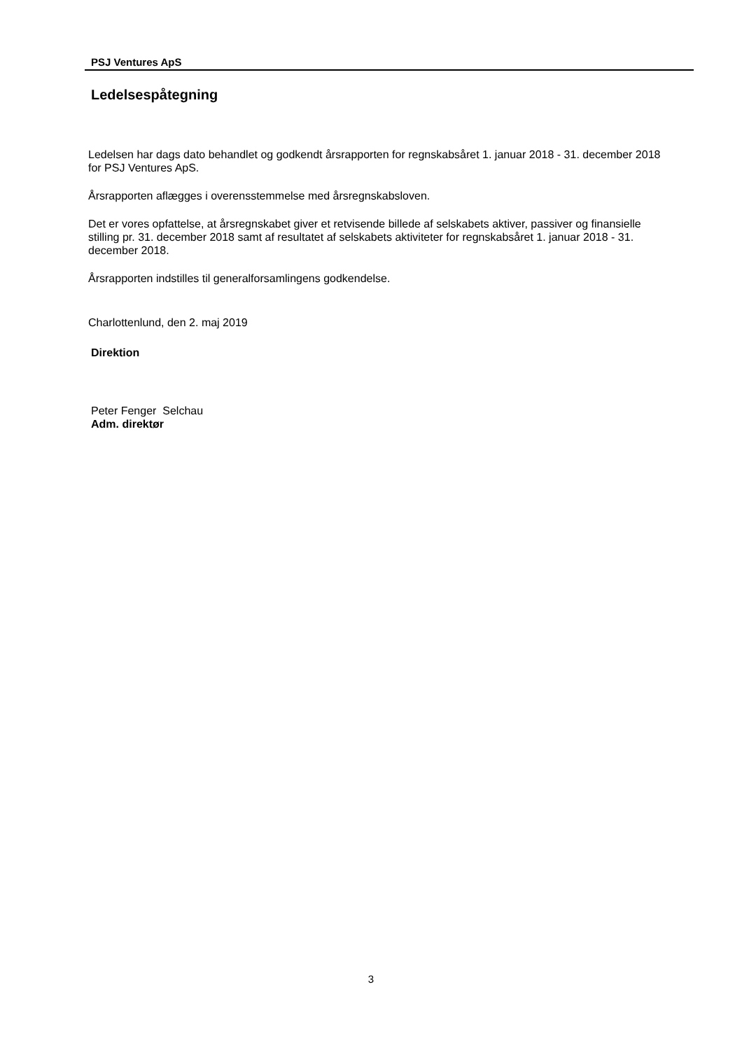PSJ Ventures ApS
Ledelsespåtegning
Ledelsen har dags dato behandlet og godkendt årsrapporten for regnskabsåret 1. januar 2018 - 31. december 2018 for PSJ Ventures ApS.
Årsrapporten aflægges i overensstemmelse med årsregnskabsloven.
Det er vores opfattelse, at årsregnskabet giver et retvisende billede af selskabets aktiver, passiver og finansielle stilling pr. 31. december 2018 samt af resultatet af selskabets aktiviteter for regnskabsåret 1. januar 2018 - 31. december 2018.
Årsrapporten indstilles til generalforsamlingens godkendelse.
Charlottenlund, den 2. maj 2019
Direktion
Peter Fenger Selchau
Adm. direktør
3